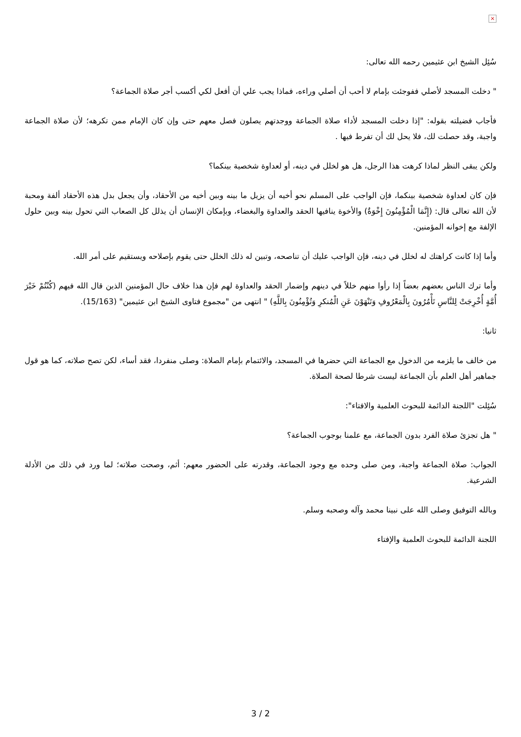×
سُئِل الشيخ ابن عثيمين رحمه الله تعالى:
" دخلت المسجد لأصلي ففوجئت بإمام لا أحب أن أصلي وراءه، فماذا يجب علي أن أفعل لكي أكسب أجر صلاة الجماعة؟
فأجاب فضيلته بقوله: "إذا دخلت المسجد لأداء صلاة الجماعة ووجدتهم يصلون فصل معهم حتى وإن كان الإمام ممن تكرهه؛ لأن صلاة الجماعة واجبة، وقد حصلت لك، فلا يحل لك أن تفرط فيها .
ولكن يبقى النظر لماذا كرهت هذا الرجل، هل هو لخلل في دينه، أو لعداوة شخصية بينكما؟
فإن كان لعداوة شخصية بينكما، فإن الواجب على المسلم نحو أخيه أن يزيل ما بينه وبين أخيه من الأحقاد، وأن يجعل بدل هذه الأحقاد ألفة ومحبة لأن الله تعالى قال: (إِنَّمَا الْمُؤْمِنُونَ إِخْوَةٌ) والأخوة ينافيها الحقد والعداوة والبغضاء، وبإمكان الإنسان أن يذلل كل الصعاب التي تحول بينه وبين حلول الإلفة مع إخوانه المؤمنين.
وأما إذا كانت كراهتك له لخلل في دينه، فإن الواجب عليك أن تناصحه، وتبين له ذلك الخلل حتى يقوم بإصلاحه ويستقيم على أمر الله.
وأما ترك الناس بعضهم بعضاً إذا رأوا منهم خللاً في دينهم وإضمار الحقد والعداوة لهم فإن هذا خلاف حال المؤمنين الذين قال الله فيهم (كُنْتُمْ خَيْرَ أُمَّةٍ أُخْرِجَتْ لِلنَّاسِ تَأْمُرُونَ بِالْمَعْرُوفِ وَتَنْهَوْنَ عَنِ الْمُنكرِ وَتُؤْمِنُونَ بِاللَّهِ) " انتهى من "مجموع فتاوى الشيخ ابن عثيمين" (15/163).
ثانيا:
من خالف ما يلزمه من الدخول مع الجماعة التي حضرها في المسجد، والائتمام بإمام الصلاة: وصلى منفردا، فقد أساء، لكن تصح صلاته، كما هو قول جماهير أهل العلم بأن الجماعة ليست شرطا لصحة الصلاة.
سُئِلت "اللجنة الدائمة للبحوث العلمية والافتاء":
" هل تجزئ صلاة الفرد بدون الجماعة، مع علمنا بوجوب الجماعة؟
الجواب: صلاة الجماعة واجبة، ومن صلى وحده مع وجود الجماعة، وقدرته على الحضور معهم: أثم، وصحت صلاته؛ لما ورد في ذلك من الأدلة الشرعية.
وبالله التوفيق وصلى الله على نبينا محمد وآله وصحبه وسلم.
اللجنة الدائمة للبحوث العلمية والإفتاء
3 / 2